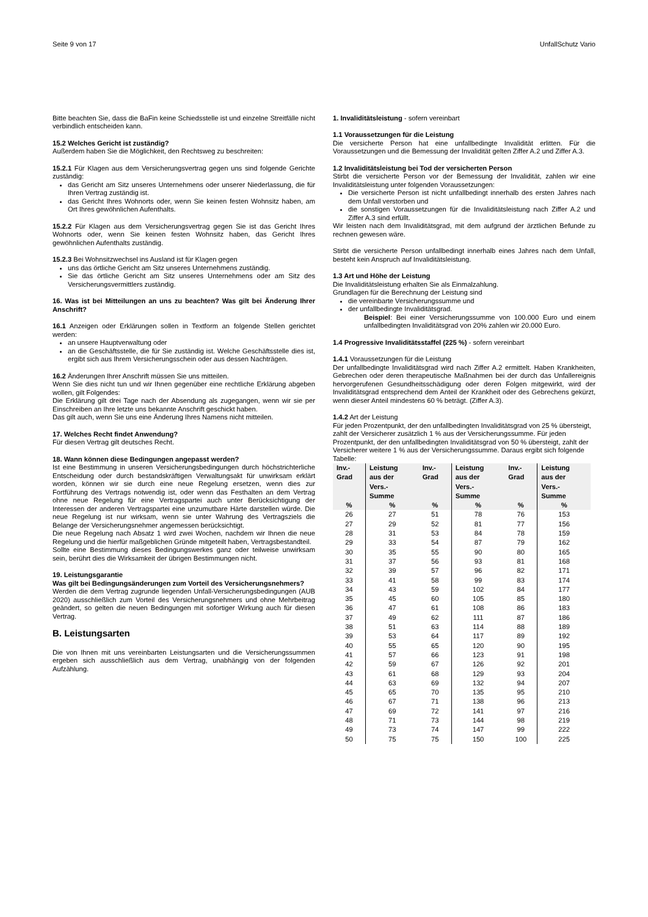Seite 9 von 17 UnfallSchutz Vario
Bitte beachten Sie, dass die BaFin keine Schiedsstelle ist und einzelne Streitfälle nicht verbindlich entscheiden kann.
15.2 Welches Gericht ist zuständig?
Außerdem haben Sie die Möglichkeit, den Rechtsweg zu beschreiten:
15.2.1 Für Klagen aus dem Versicherungsvertrag gegen uns sind folgende Gerichte zuständig:
das Gericht am Sitz unseres Unternehmens oder unserer Niederlassung, die für Ihren Vertrag zuständig ist.
das Gericht Ihres Wohnorts oder, wenn Sie keinen festen Wohnsitz haben, am Ort Ihres gewöhnlichen Aufenthalts.
15.2.2 Für Klagen aus dem Versicherungsvertrag gegen Sie ist das Gericht Ihres Wohnorts oder, wenn Sie keinen festen Wohnsitz haben, das Gericht Ihres gewöhnlichen Aufenthalts zuständig.
15.2.3 Bei Wohnsitzwechsel ins Ausland ist für Klagen gegen
uns das örtliche Gericht am Sitz unseres Unternehmens zuständig.
Sie das örtliche Gericht am Sitz unseres Unternehmens oder am Sitz des Versicherungsvermittlers zuständig.
16. Was ist bei Mitteilungen an uns zu beachten? Was gilt bei Änderung Ihrer Anschrift?
16.1 Anzeigen oder Erklärungen sollen in Textform an folgende Stellen gerichtet werden:
an unsere Hauptverwaltung oder
an die Geschäftsstelle, die für Sie zuständig ist. Welche Geschäftsstelle dies ist, ergibt sich aus Ihrem Versicherungsschein oder aus dessen Nachträgen.
16.2 Änderungen Ihrer Anschrift müssen Sie uns mitteilen.
Wenn Sie dies nicht tun und wir Ihnen gegenüber eine rechtliche Erklärung abgeben wollen, gilt Folgendes:
Die Erklärung gilt drei Tage nach der Absendung als zugegangen, wenn wir sie per Einschreiben an Ihre letzte uns bekannte Anschrift geschickt haben.
Das gilt auch, wenn Sie uns eine Änderung Ihres Namens nicht mitteilen.
17. Welches Recht findet Anwendung?
Für diesen Vertrag gilt deutsches Recht.
18. Wann können diese Bedingungen angepasst werden?
Ist eine Bestimmung in unseren Versicherungsbedingungen durch höchstrichterliche Entscheidung oder durch bestandskräftigen Verwaltungsakt für unwirksam erklärt worden, können wir sie durch eine neue Regelung ersetzen, wenn dies zur Fortführung des Vertrags notwendig ist, oder wenn das Festhalten an dem Vertrag ohne neue Regelung für eine Vertragspartei auch unter Berücksichtigung der Interessen der anderen Vertragspartei eine unzumutbare Härte darstellen würde. Die neue Regelung ist nur wirksam, wenn sie unter Wahrung des Vertragsziels die Belange der Versicherungsnehmer angemessen berücksichtigt.
Die neue Regelung nach Absatz 1 wird zwei Wochen, nachdem wir Ihnen die neue Regelung und die hierfür maßgeblichen Gründe mitgeteilt haben, Vertragsbestandteil.
Sollte eine Bestimmung dieses Bedingungswerkes ganz oder teilweise unwirksam sein, berührt dies die Wirksamkeit der übrigen Bestimmungen nicht.
19. Leistungsgarantie
Was gilt bei Bedingungsänderungen zum Vorteil des Versicherungsnehmers?
Werden die dem Vertrag zugrunde liegenden Unfall-Versicherungsbedingungen (AUB 2020) ausschließlich zum Vorteil des Versicherungsnehmers und ohne Mehrbeitrag geändert, so gelten die neuen Bedingungen mit sofortiger Wirkung auch für diesen Vertrag.
B. Leistungsarten
Die von Ihnen mit uns vereinbarten Leistungsarten und die Versicherungssummen ergeben sich ausschließlich aus dem Vertrag, unabhängig von der folgenden Aufzählung.
1. Invaliditätsleistung - sofern vereinbart
1.1 Voraussetzungen für die Leistung
Die versicherte Person hat eine unfallbedingte Invalidität erlitten. Für die Voraussetzungen und die Bemessung der Invalidität gelten Ziffer A.2 und Ziffer A.3.
1.2 Invaliditätsleistung bei Tod der versicherten Person
Stirbt die versicherte Person vor der Bemessung der Invalidität, zahlen wir eine Invaliditätsleistung unter folgenden Voraussetzungen:
Die versicherte Person ist nicht unfallbedingt innerhalb des ersten Jahres nach dem Unfall verstorben und
die sonstigen Voraussetzungen für die Invaliditätsleistung nach Ziffer A.2 und Ziffer A.3 sind erfüllt.
Wir leisten nach dem Invaliditätsgrad, mit dem aufgrund der ärztlichen Befunde zu rechnen gewesen wäre.
Stirbt die versicherte Person unfallbedingt innerhalb eines Jahres nach dem Unfall, besteht kein Anspruch auf Invaliditätsleistung.
1.3 Art und Höhe der Leistung
Die Invaliditätsleistung erhalten Sie als Einmalzahlung.
Grundlagen für die Berechnung der Leistung sind
die vereinbarte Versicherungssumme und
der unfallbedingte Invaliditätsgrad.
Beispiel: Bei einer Versicherungssumme von 100.000 Euro und einem unfallbedingten Invaliditätsgrad von 20% zahlen wir 20.000 Euro.
1.4 Progressive Invaliditätsstaffel (225 %) - sofern vereinbart
1.4.1 Voraussetzungen für die Leistung
Der unfallbedingte Invaliditätsgrad wird nach Ziffer A.2 ermittelt. Haben Krankheiten, Gebrechen oder deren therapeutische Maßnahmen bei der durch das Unfallereignis hervorgerufenen Gesundheitsschädigung oder deren Folgen mitgewirkt, wird der Invaliditätsgrad entsprechend dem Anteil der Krankheit oder des Gebrechens gekürzt, wenn dieser Anteil mindestens 60 % beträgt. (Ziffer A.3).
1.4.2 Art der Leistung
Für jeden Prozentpunkt, der den unfallbedingten Invaliditätsgrad von 25 % übersteigt, zahlt der Versicherer zusätzlich 1 % aus der Versicherungssumme. Für jeden Prozentpunkt, der den unfallbedingten Invaliditätsgrad von 50 % übersteigt, zahlt der Versicherer weitere 1 % aus der Versicherungssumme. Daraus ergibt sich folgende Tabelle:
| Inv.- Grad | Leistung aus der Vers.- Summe | Inv.- Grad | Leistung aus der Vers.- Summe | Inv.- Grad | Leistung aus der Vers.- Summe |
| --- | --- | --- | --- | --- | --- |
| % | % | % | % | % | % |
| 26 | 27 | 51 | 78 | 76 | 153 |
| 27 | 29 | 52 | 81 | 77 | 156 |
| 28 | 31 | 53 | 84 | 78 | 159 |
| 29 | 33 | 54 | 87 | 79 | 162 |
| 30 | 35 | 55 | 90 | 80 | 165 |
| 31 | 37 | 56 | 93 | 81 | 168 |
| 32 | 39 | 57 | 96 | 82 | 171 |
| 33 | 41 | 58 | 99 | 83 | 174 |
| 34 | 43 | 59 | 102 | 84 | 177 |
| 35 | 45 | 60 | 105 | 85 | 180 |
| 36 | 47 | 61 | 108 | 86 | 183 |
| 37 | 49 | 62 | 111 | 87 | 186 |
| 38 | 51 | 63 | 114 | 88 | 189 |
| 39 | 53 | 64 | 117 | 89 | 192 |
| 40 | 55 | 65 | 120 | 90 | 195 |
| 41 | 57 | 66 | 123 | 91 | 198 |
| 42 | 59 | 67 | 126 | 92 | 201 |
| 43 | 61 | 68 | 129 | 93 | 204 |
| 44 | 63 | 69 | 132 | 94 | 207 |
| 45 | 65 | 70 | 135 | 95 | 210 |
| 46 | 67 | 71 | 138 | 96 | 213 |
| 47 | 69 | 72 | 141 | 97 | 216 |
| 48 | 71 | 73 | 144 | 98 | 219 |
| 49 | 73 | 74 | 147 | 99 | 222 |
| 50 | 75 | 75 | 150 | 100 | 225 |